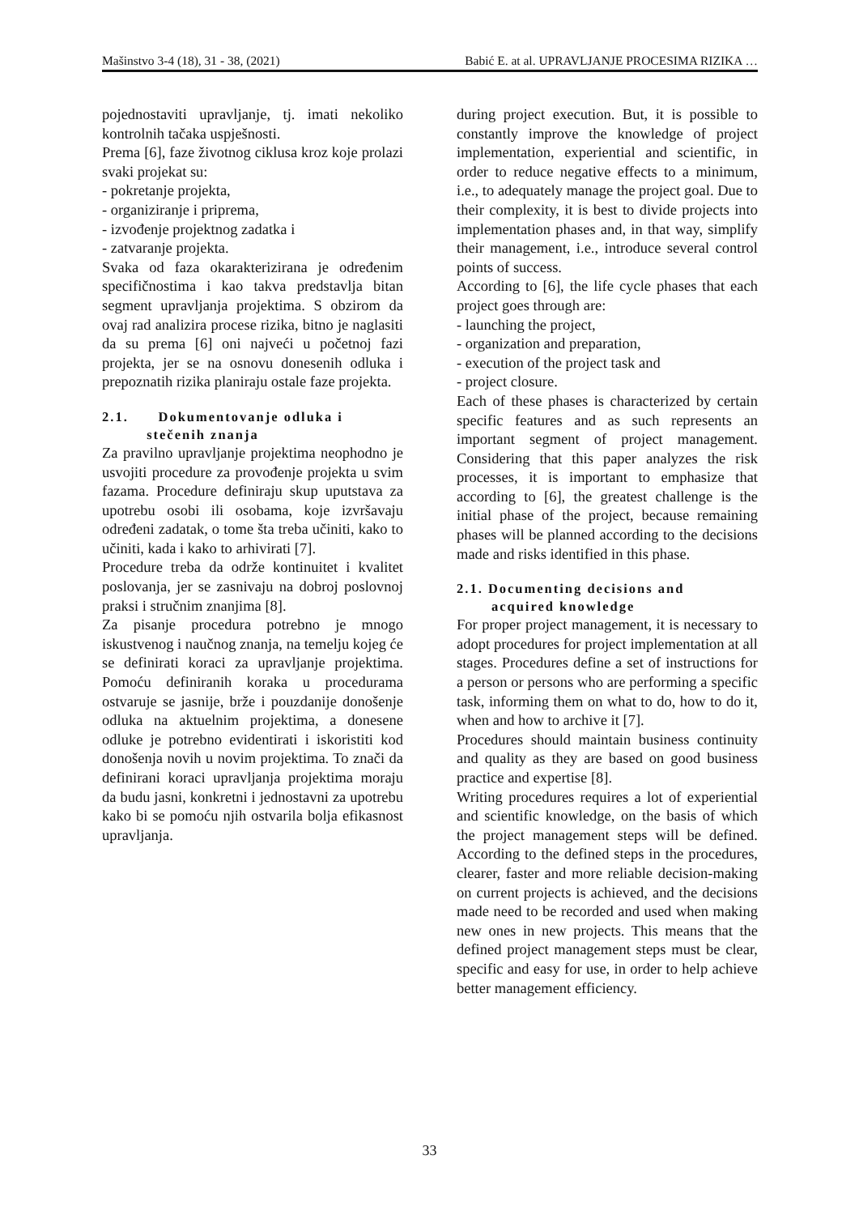Mašinstvo 3-4 (18), 31 - 38, (2021) Babić E. at al. UPRAVLJANJE PROCESIMA RIZIKA …
pojednostaviti upravljanje, tj. imati nekoliko kontrolnih tačaka uspješnosti.
Prema [6], faze životnog ciklusa kroz koje prolazi svaki projekat su:
- pokretanje projekta,
- organiziranje i priprema,
- izvođenje projektnog zadatka i
- zatvaranje projekta.
Svaka od faza okarakterizirana je određenim specifičnostima i kao takva predstavlja bitan segment upravljanja projektima. S obzirom da ovaj rad analizira procese rizika, bitno je naglasiti da su prema [6] oni najveći u početnoj fazi projekta, jer se na osnovu donesenih odluka i prepoznatih rizika planiraju ostale faze projekta.
2.1. Dokumentovanje odluka i
stečenih znanja
Za pravilno upravljanje projektima neophodno je usvojiti procedure za provođenje projekta u svim fazama. Procedure definiraju skup uputstava za upotrebu osobi ili osobama, koje izvršavaju određeni zadatak, o tome šta treba učiniti, kako to učiniti, kada i kako to arhivirati [7].
Procedure treba da održe kontinuitet i kvalitet poslovanja, jer se zasnivaju na dobroj poslovnoj praksi i stručnim znanjima [8].
Za pisanje procedura potrebno je mnogo iskustvenog i naučnog znanja, na temelju kojeg će se definirati koraci za upravljanje projektima. Pomoću definiranih koraka u procedurama ostvaruje se jasnije, brže i pouzdanije donošenje odluka na aktuelnim projektima, a donesene odluke je potrebno evidentirati i iskoristiti kod donošenja novih u novim projektima. To znači da definirani koraci upravljanja projektima moraju da budu jasni, konkretni i jednostavni za upotrebu kako bi se pomoću njih ostvarila bolja efikasnost upravljanja.
during project execution. But, it is possible to constantly improve the knowledge of project implementation, experiential and scientific, in order to reduce negative effects to a minimum, i.e., to adequately manage the project goal. Due to their complexity, it is best to divide projects into implementation phases and, in that way, simplify their management, i.e., introduce several control points of success.
According to [6], the life cycle phases that each project goes through are:
- launching the project,
- organization and preparation,
- execution of the project task and
- project closure.
Each of these phases is characterized by certain specific features and as such represents an important segment of project management. Considering that this paper analyzes the risk processes, it is important to emphasize that according to [6], the greatest challenge is the initial phase of the project, because remaining phases will be planned according to the decisions made and risks identified in this phase.
2.1. Documenting decisions and
acquired knowledge
For proper project management, it is necessary to adopt procedures for project implementation at all stages. Procedures define a set of instructions for a person or persons who are performing a specific task, informing them on what to do, how to do it, when and how to archive it [7].
Procedures should maintain business continuity and quality as they are based on good business practice and expertise [8].
Writing procedures requires a lot of experiential and scientific knowledge, on the basis of which the project management steps will be defined. According to the defined steps in the procedures, clearer, faster and more reliable decision-making on current projects is achieved, and the decisions made need to be recorded and used when making new ones in new projects. This means that the defined project management steps must be clear, specific and easy for use, in order to help achieve better management efficiency.
33